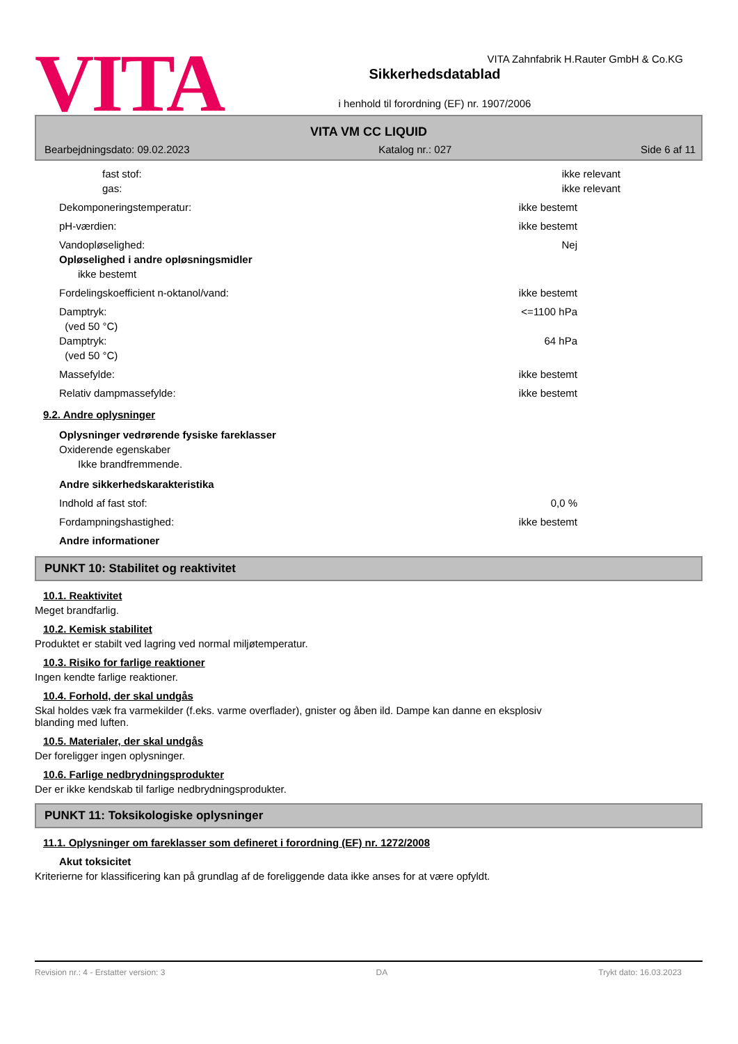VITA Zahnfabrik H.Rauter GmbH & Co.KG
VITA
Sikkerhedsdatablad
i henhold til forordning (EF) nr. 1907/2006
VITA VM CC LIQUID
Bearbejdningsdato: 09.02.2023 Katalog nr.: 027 Side 6 af 11
fast stof: ikke relevant
gas: ikke relevant
Dekomponeringstemperatur: ikke bestemt
pH-værdien: ikke bestemt
Vandopløselighed: Nej
Opløselighed i andre opløsningsmidler
ikke bestemt
Fordelingskoefficient n-oktanol/vand: ikke bestemt
Damptryk:
(ved 50 °C)
<=1100 hPa
Damptryk:
(ved 50 °C)
64 hPa
Massefylde: ikke bestemt
Relativ dampmassefylde: ikke bestemt
9.2. Andre oplysninger
Oplysninger vedrørende fysiske fareklasser
Oxiderende egenskaber
Ikke brandfremmende.
Andre sikkerhedskarakteristika
Indhold af fast stof: 0,0 %
Fordampningshastighed: ikke bestemt
Andre informationer
PUNKT 10: Stabilitet og reaktivitet
10.1. Reaktivitet
Meget brandfarlig.
10.2. Kemisk stabilitet
Produktet er stabilt ved lagring ved normal miljøtemperatur.
10.3. Risiko for farlige reaktioner
Ingen kendte farlige reaktioner.
10.4. Forhold, der skal undgås
Skal holdes væk fra varmekilder (f.eks. varme overflader), gnister og åben ild. Dampe kan danne en eksplosiv
blanding med luften.
10.5. Materialer, der skal undgås
Der foreligger ingen oplysninger.
10.6. Farlige nedbrydningsprodukter
Der er ikke kendskab til farlige nedbrydningsprodukter.
PUNKT 11: Toksikologiske oplysninger
11.1. Oplysninger om fareklasser som defineret i forordning (EF) nr. 1272/2008
Akut toksicitet
Kriterierne for klassificering kan på grundlag af de foreliggende data ikke anses for at være opfyldt.
Revision nr.: 4 - Erstatter version: 3 DA Trykt dato: 16.03.2023